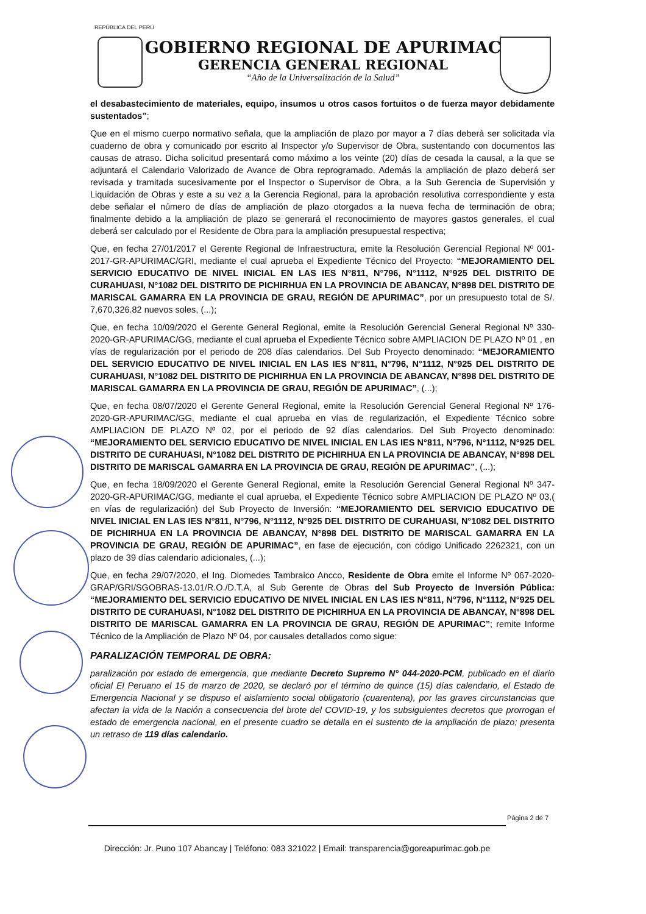REPÚBLICA DEL PERÚ
GOBIERNO REGIONAL DE APURIMAC
GERENCIA GENERAL REGIONAL
“Año de la Universalización de la Salud”
el desabastecimiento de materiales, equipo, insumos u otros casos fortuitos o de fuerza mayor debidamente sustentados”;
Que en el mismo cuerpo normativo señala, que la ampliación de plazo por mayor a 7 días deberá ser solicitada vía cuaderno de obra y comunicado por escrito al Inspector y/o Supervisor de Obra, sustentando con documentos las causas de atraso. Dicha solicitud presentará como máximo a los veinte (20) días de cesada la causal, a la que se adjuntará el Calendario Valorizado de Avance de Obra reprogramado. Además la ampliación de plazo deberá ser revisada y tramitada sucesivamente por el Inspector o Supervisor de Obra, a la Sub Gerencia de Supervisión y Liquidación de Obras y este a su vez a la Gerencia Regional, para la aprobación resolutiva correspondiente y esta debe señalar el número de días de ampliación de plazo otorgados a la nueva fecha de terminación de obra; finalmente debido a la ampliación de plazo se generará el reconocimiento de mayores gastos generales, el cual deberá ser calculado por el Residente de Obra para la ampliación presupuestal respectiva;
Que, en fecha 27/01/2017 el Gerente Regional de Infraestructura, emite la Resolución Gerencial Regional Nº 001-2017-GR-APURIMAC/GRI, mediante el cual aprueba el Expediente Técnico del Proyecto: “MEJORAMIENTO DEL SERVICIO EDUCATIVO DE NIVEL INICIAL EN LAS IES N°811, N°796, N°1112, N°925 DEL DISTRITO DE CURAHUASI, N°1082 DEL DISTRITO DE PICHIRHUA EN LA PROVINCIA DE ABANCAY, N°898 DEL DISTRITO DE MARISCAL GAMARRA EN LA PROVINCIA DE GRAU, REGIÓN DE APURIMAC”, por un presupuesto total de S/. 7,670,326.82 nuevos soles, (...);
Que, en fecha 10/09/2020 el Gerente General Regional, emite la Resolución Gerencial General Regional Nº 330-2020-GR-APURIMAC/GG, mediante el cual aprueba el Expediente Técnico sobre AMPLIACION DE PLAZO Nº 01 , en vías de regularización por el periodo de 208 días calendarios. Del Sub Proyecto denominado: “MEJORAMIENTO DEL SERVICIO EDUCATIVO DE NIVEL INICIAL EN LAS IES N°811, N°796, N°1112, N°925 DEL DISTRITO DE CURAHUASI, N°1082 DEL DISTRITO DE PICHIRHUA EN LA PROVINCIA DE ABANCAY, N°898 DEL DISTRITO DE MARISCAL GAMARRA EN LA PROVINCIA DE GRAU, REGIÓN DE APURIMAC”, (...);
Que, en fecha 08/07/2020 el Gerente General Regional, emite la Resolución Gerencial General Regional Nº 176-2020-GR-APURIMAC/GG, mediante el cual aprueba en vías de regularización, el Expediente Técnico sobre AMPLIACION DE PLAZO Nº 02, por el periodo de 92 días calendarios. Del Sub Proyecto denominado: “MEJORAMIENTO DEL SERVICIO EDUCATIVO DE NIVEL INICIAL EN LAS IES N°811, N°796, N°1112, N°925 DEL DISTRITO DE CURAHUASI, N°1082 DEL DISTRITO DE PICHIRHUA EN LA PROVINCIA DE ABANCAY, N°898 DEL DISTRITO DE MARISCAL GAMARRA EN LA PROVINCIA DE GRAU, REGIÓN DE APURIMAC”, (...);
Que, en fecha 18/09/2020 el Gerente General Regional, emite la Resolución Gerencial General Regional Nº 347-2020-GR-APURIMAC/GG, mediante el cual aprueba, el Expediente Técnico sobre AMPLIACION DE PLAZO Nº 03,( en vías de regularización) del Sub Proyecto de Inversión: “MEJORAMIENTO DEL SERVICIO EDUCATIVO DE NIVEL INICIAL EN LAS IES N°811, N°796, N°1112, N°925 DEL DISTRITO DE CURAHUASI, N°1082 DEL DISTRITO DE PICHIRHUA EN LA PROVINCIA DE ABANCAY, N°898 DEL DISTRITO DE MARISCAL GAMARRA EN LA PROVINCIA DE GRAU, REGIÓN DE APURIMAC”, en fase de ejecución, con código Unificado 2262321, con un plazo de 39 días calendario adicionales, (...);
Que, en fecha 29/07/2020, el Ing. Diomedes Tambraico Ancco, Residente de Obra emite el Informe Nº 067-2020-GRAP/GRI/SGOBRAS-13.01/R.O./D.T.A, al Sub Gerente de Obras del Sub Proyecto de Inversión Pública: “MEJORAMIENTO DEL SERVICIO EDUCATIVO DE NIVEL INICIAL EN LAS IES N°811, N°796, N°1112, N°925 DEL DISTRITO DE CURAHUASI, N°1082 DEL DISTRITO DE PICHIRHUA EN LA PROVINCIA DE ABANCAY, N°898 DEL DISTRITO DE MARISCAL GAMARRA EN LA PROVINCIA DE GRAU, REGIÓN DE APURIMAC”; remite Informe Técnico de la Ampliación de Plazo Nº 04, por causales detallados como sigue:
PARALIZACIÓN TEMPORAL DE OBRA:
paralización por estado de emergencia, que mediante Decreto Supremo N° 044-2020-PCM, publicado en el diario oficial El Peruano el 15 de marzo de 2020, se declaró por el término de quince (15) días calendario, el Estado de Emergencia Nacional y se dispuso el aislamiento social obligatorio (cuarentena), por las graves circunstancias que afectan la vida de la Nación a consecuencia del brote del COVID-19, y los subsiguientes decretos que prorrogan el estado de emergencia nacional, en el presente cuadro se detalla en el sustento de la ampliación de plazo; presenta un retraso de 119 días calendario.
Página 2 de 7
Dirección: Jr. Puno 107 Abancay | Teléfono: 083 321022 | Email: transparencia@goreapurimac.gob.pe